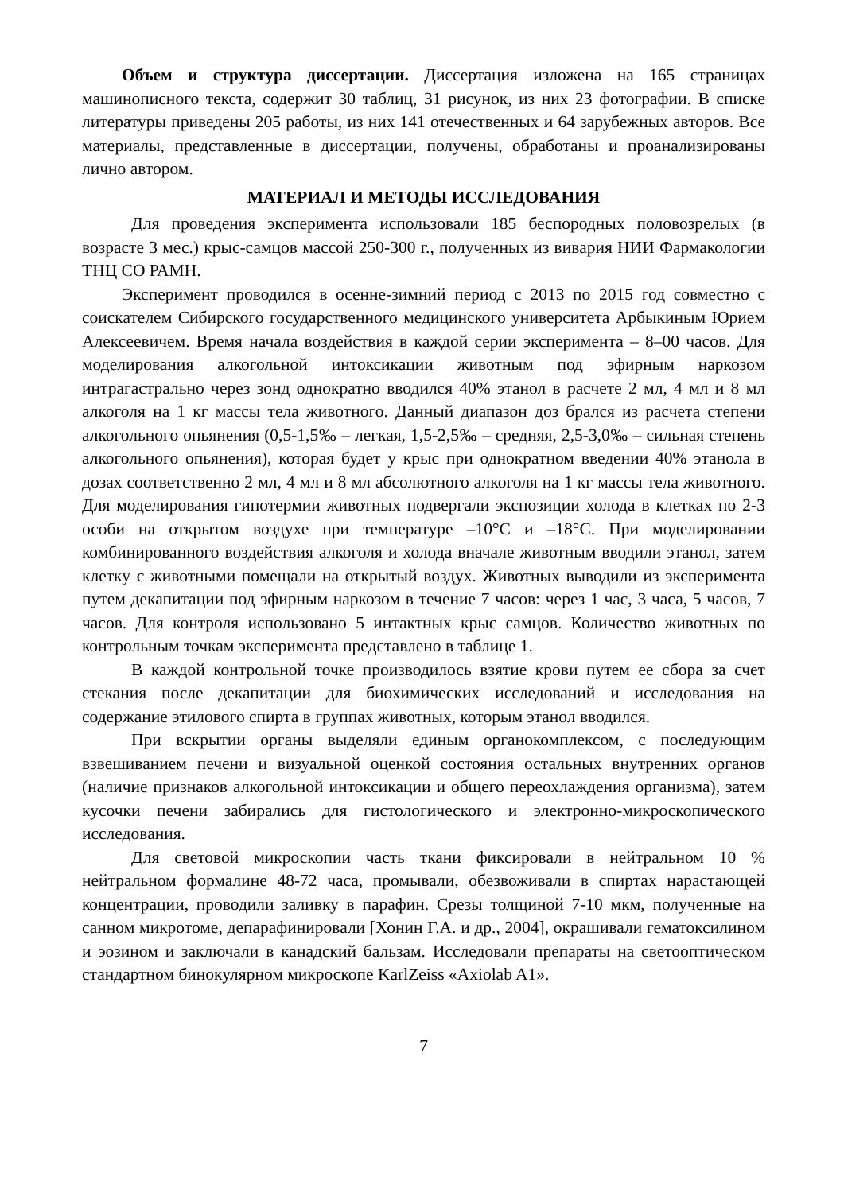Объем и структура диссертации. Диссертация изложена на 165 страницах машинописного текста, содержит 30 таблиц, 31 рисунок, из них 23 фотографии. В списке литературы приведены 205 работы, из них 141 отечественных и 64 зарубежных авторов. Все материалы, представленные в диссертации, получены, обработаны и проанализированы лично автором.
МАТЕРИАЛ И МЕТОДЫ ИССЛЕДОВАНИЯ
Для проведения эксперимента использовали 185 беспородных половозрелых (в возрасте 3 мес.) крыс-самцов массой 250-300 г., полученных из вивария НИИ Фармакологии ТНЦ СО РАМН.
Эксперимент проводился в осенне-зимний период с 2013 по 2015 год совместно с соискателем Сибирского государственного медицинского университета Арбыкиным Юрием Алексеевичем. Время начала воздействия в каждой серии эксперимента – 8–00 часов. Для моделирования алкогольной интоксикации животным под эфирным наркозом интрагастрально через зонд однократно вводился 40% этанол в расчете 2 мл, 4 мл и 8 мл алкоголя на 1 кг массы тела животного. Данный диапазон доз брался из расчета степени алкогольного опьянения (0,5-1,5‰ – легкая, 1,5-2,5‰ – средняя, 2,5-3,0‰ – сильная степень алкогольного опьянения), которая будет у крыс при однократном введении 40% этанола в дозах соответственно 2 мл, 4 мл и 8 мл абсолютного алкоголя на 1 кг массы тела животного. Для моделирования гипотермии животных подвергали экспозиции холода в клетках по 2-3 особи на открытом воздухе при температуре –10°С и –18°С. При моделировании комбинированного воздействия алкоголя и холода вначале животным вводили этанол, затем клетку с животными помещали на открытый воздух. Животных выводили из эксперимента путем декапитации под эфирным наркозом в течение 7 часов: через 1 час, 3 часа, 5 часов, 7 часов. Для контроля использовано 5 интактных крыс самцов. Количество животных по контрольным точкам эксперимента представлено в таблице 1.
В каждой контрольной точке производилось взятие крови путем ее сбора за счет стекания после декапитации для биохимических исследований и исследования на содержание этилового спирта в группах животных, которым этанол вводился.
При вскрытии органы выделяли единым органокомплексом, с последующим взвешиванием печени и визуальной оценкой состояния остальных внутренних органов (наличие признаков алкогольной интоксикации и общего переохлаждения организма), затем кусочки печени забирались для гистологического и электронно-микроскопического исследования.
Для световой микроскопии часть ткани фиксировали в нейтральном 10 % нейтральном формалине 48-72 часа, промывали, обезвоживали в спиртах нарастающей концентрации, проводили заливку в парафин. Срезы толщиной 7-10 мкм, полученные на санном микротоме, депарафинировали [Хонин Г.А. и др., 2004], окрашивали гематоксилином и эозином и заключали в канадский бальзам. Исследовали препараты на светооптическом стандартном бинокулярном микроскопе KarlZeiss «Axiolab A1».
7